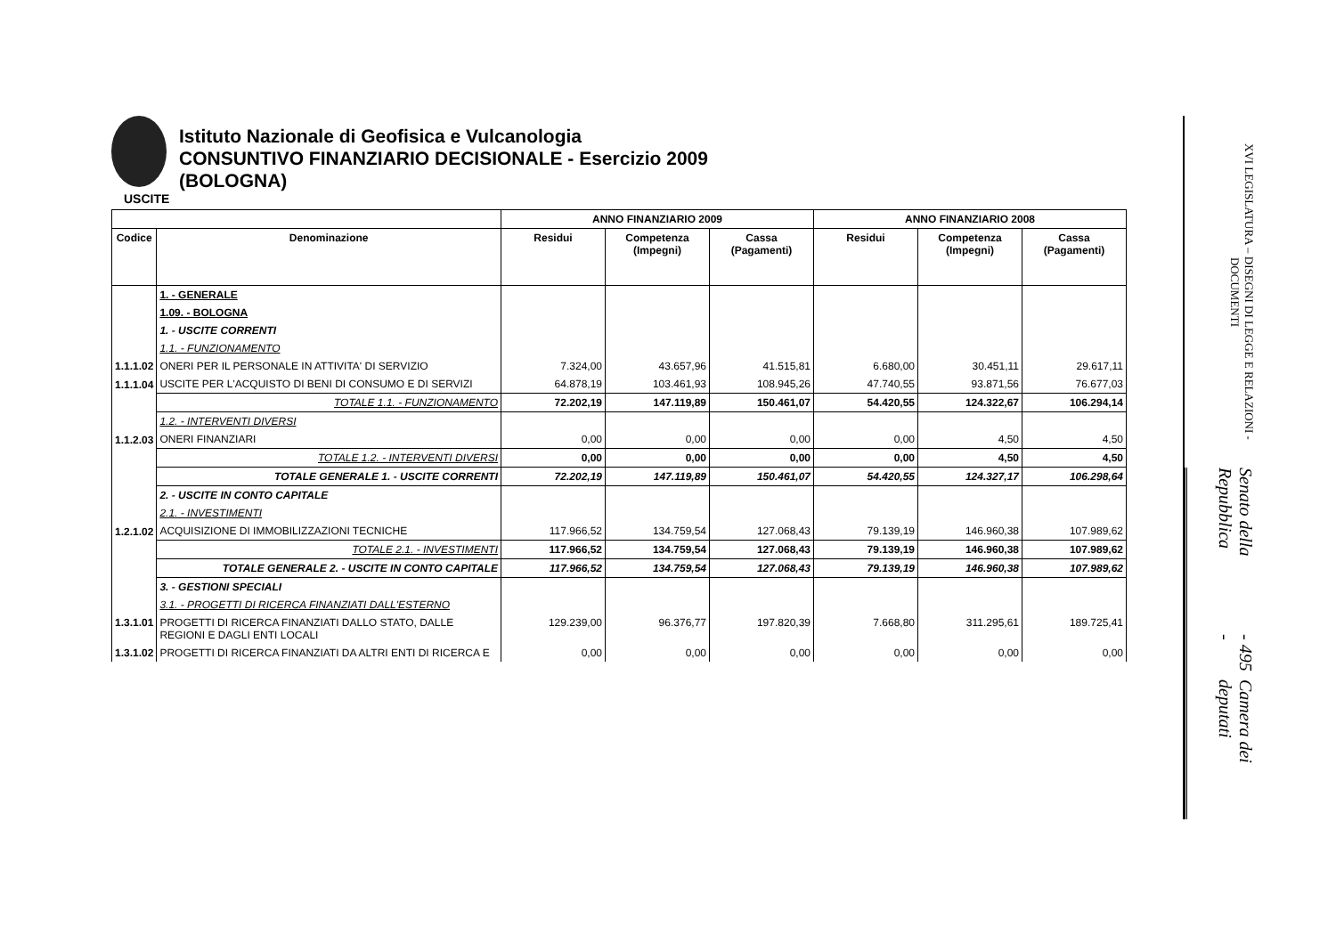Istituto Nazionale di Geofisica e Vulcanologia
CONSUNTIVO FINANZIARIO DECISIONALE - Esercizio 2009
(BOLOGNA)
USCITE
| | | ANNO FINANZIARIO 2009 | | | ANNO FINANZIARIO 2008 | | |
| --- | --- | --- | --- | --- | --- | --- | --- |
| Codice | Denominazione | Residui | Competenza (Impegni) | Cassa (Pagamenti) | Residui | Competenza (Impegni) | Cassa (Pagamenti) |
| | 1. - GENERALE | | | | | | |
| | 1.09. - BOLOGNA | | | | | | |
| | 1. - USCITE CORRENTI | | | | | | |
| | 1.1. - FUNZIONAMENTO | | | | | | |
| 1.1.1.02 | ONERI PER IL PERSONALE IN ATTIVITA' DI SERVIZIO | 7.324,00 | 43.657,96 | 41.515,81 | 6.680,00 | 30.451,11 | 29.617,11 |
| 1.1.1.04 | USCITE PER L'ACQUISTO DI BENI DI CONSUMO E DI SERVIZI | 64.878,19 | 103.461,93 | 108.945,26 | 47.740,55 | 93.871,56 | 76.677,03 |
| | TOTALE 1.1. - FUNZIONAMENTO | 72.202,19 | 147.119,89 | 150.461,07 | 54.420,55 | 124.322,67 | 106.294,14 |
| | 1.2. - INTERVENTI DIVERSI | | | | | | |
| 1.1.2.03 | ONERI FINANZIARI | 0,00 | 0,00 | 0,00 | 0,00 | 4,50 | 4,50 |
| | TOTALE 1.2. - INTERVENTI DIVERSI | 0,00 | 0,00 | 0,00 | 0,00 | 4,50 | 4,50 |
| | TOTALE GENERALE 1. - USCITE CORRENTI | 72.202,19 | 147.119,89 | 150.461,07 | 54.420,55 | 124.327,17 | 106.298,64 |
| | 2. - USCITE IN CONTO CAPITALE | | | | | | |
| | 2.1. - INVESTIMENTI | | | | | | |
| 1.2.1.02 | ACQUISIZIONE DI IMMOBILIZZAZIONI TECNICHE | 117.966,52 | 134.759,54 | 127.068,43 | 79.139,19 | 146.960,38 | 107.989,62 |
| | TOTALE 2.1. - INVESTIMENTI | 117.966,52 | 134.759,54 | 127.068,43 | 79.139,19 | 146.960,38 | 107.989,62 |
| | TOTALE GENERALE 2. - USCITE IN CONTO CAPITALE | 117.966,52 | 134.759,54 | 127.068,43 | 79.139,19 | 146.960,38 | 107.989,62 |
| | 3. - GESTIONI SPECIALI | | | | | | |
| | 3.1. - PROGETTI DI RICERCA FINANZIATI DALL'ESTERNO | | | | | | |
| 1.3.1.01 | PROGETTI DI RICERCA FINANZIATI DALLO STATO, DALLE REGIONI E DAGLI ENTI LOCALI | 129.239,00 | 96.376,77 | 197.820,39 | 7.668,80 | 311.295,61 | 189.725,41 |
| 1.3.1.02 | PROGETTI DI RICERCA FINANZIATI DA ALTRI ENTI DI RICERCA E | 0,00 | 0,00 | 0,00 | 0,00 | 0,00 | 0,00 |
XVI LEGISLATURA – DISEGNI DI LEGGE E RELAZIONI - DOCUMENTI
Senato della Repubblica - 495 - Camera dei deputati